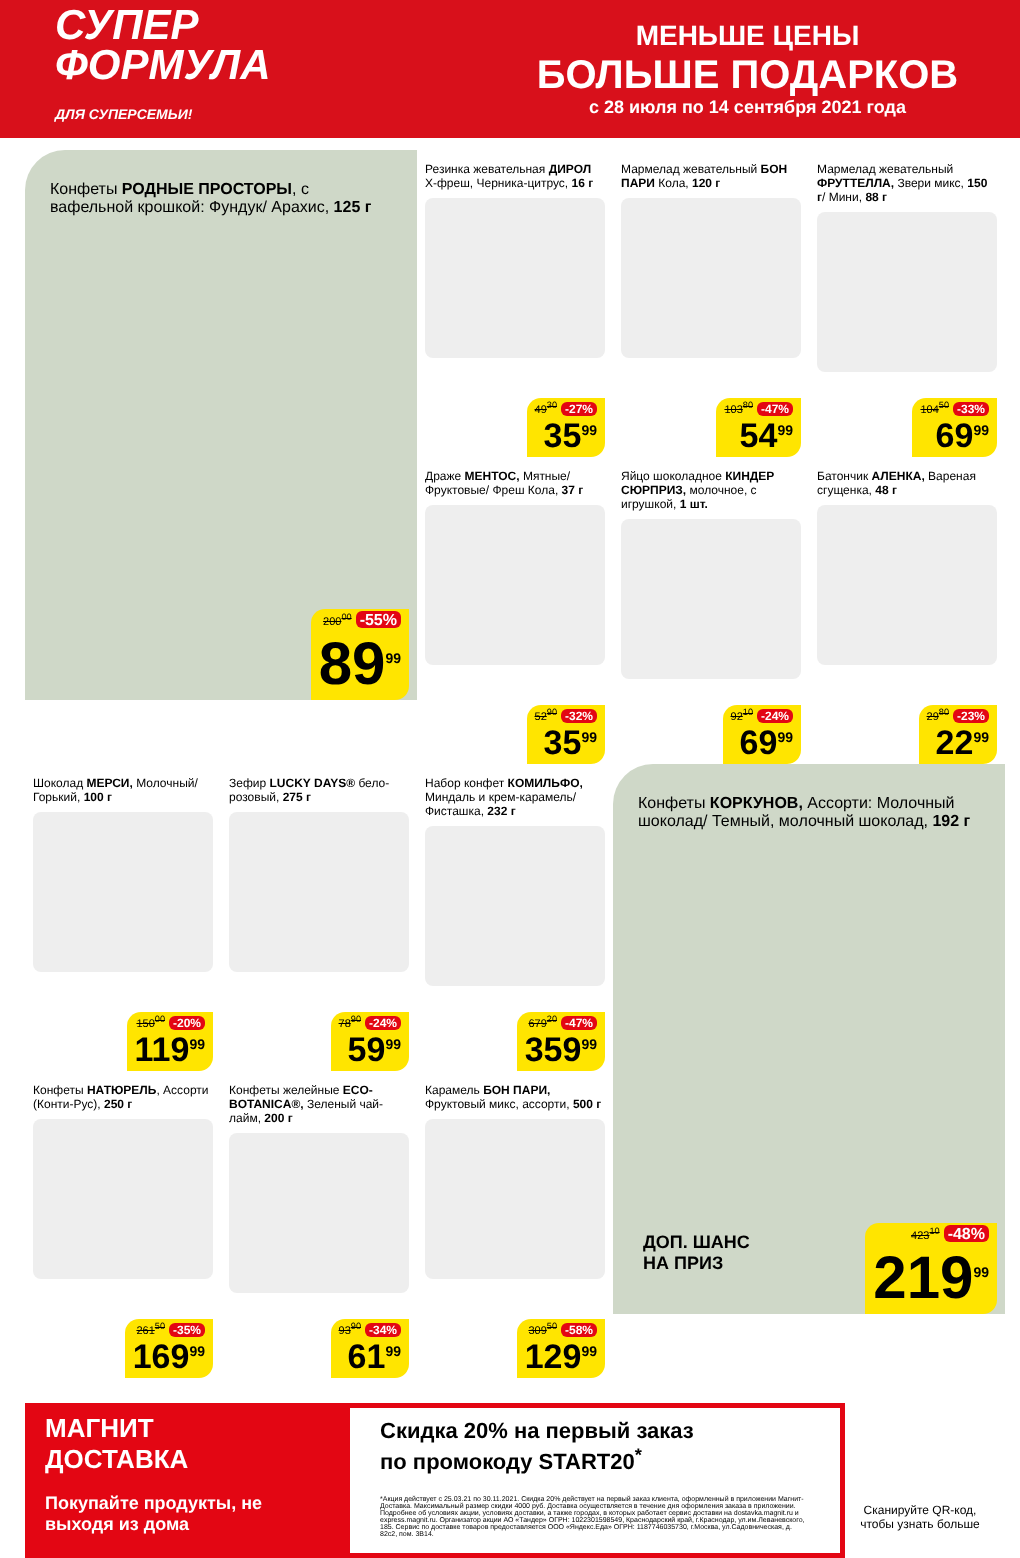СУПЕР
ФОРМУЛА
ДЛЯ СУПЕРСЕМЬИ!
МЕНЬШЕ ЦЕНЫ
БОЛЬШЕ ПОДАРКОВ
с 28 июля по 14 сентября 2021 года
Конфеты РОДНЫЕ ПРОСТОРЫ, с вафельной крошкой: Фундук/ Арахис, 125 г
200<sup>00</sup> -55%
89<sup>99</sup>
Резинка жевательная ДИРОЛ Х-фреш, Черника-цитрус, 16 г
49<sup>30</sup> -27%
35<sup>99</sup>
Мармелад жевательный БОН ПАРИ Кола, 120 г
103<sup>80</sup> -47%
54<sup>99</sup>
Мармелад жевательный ФРУТТЕЛЛА, Звери микс, 150 г/ Мини, 88 г
104<sup>50</sup> -33%
69<sup>99</sup>
Драже МЕНТОС, Мятные/ Фруктовые/ Фреш Кола, 37 г
52<sup>90</sup> -32%
35<sup>99</sup>
Яйцо шоколадное КИНДЕР СЮРПРИЗ, молочное, с игрушкой, 1 шт.
92<sup>10</sup> -24%
69<sup>99</sup>
Батончик АЛЕНКА, Вареная сгущенка, 48 г
29<sup>80</sup> -23%
22<sup>99</sup>
Шоколад МЕРСИ, Молочный/ Горький, 100 г
150<sup>00</sup> -20%
119<sup>99</sup>
Зефир LUCKY DAYS® бело-розовый, 275 г
78<sup>90</sup> -24%
59<sup>99</sup>
Набор конфет КОМИЛЬФО, Миндаль и крем-карамель/ Фисташка, 232 г
679<sup>20</sup> -47%
359<sup>99</sup>
Конфеты КОРКУНОВ, Ассорти: Молочный шоколад/ Темный, молочный шоколад, 192 г
ДОП. ШАНС
НА ПРИЗ
423<sup>10</sup> -48%
219<sup>99</sup>
Конфеты НАТЮРЕЛЬ, Ассорти (Конти-Рус), 250 г
261<sup>50</sup> -35%
169<sup>99</sup>
Конфеты желейные ECO-BOTANICA®, Зеленый чай-лайм, 200 г
93<sup>90</sup> -34%
61<sup>99</sup>
Карамель БОН ПАРИ, Фруктовый микс, ассорти, 500 г
309<sup>50</sup> -58%
129<sup>99</sup>
МАГНИТ
ДОСТАВКА
Покупайте продукты, не выходя из дома
Скидка 20% на первый заказ
по промокоду START20<sup>*</sup>
*Акция действует с 25.03.21 по 30.11.2021. Скидка 20% действует на первый заказ клиента, оформленный в приложении Магнит-Доставка. Максимальный размер скидки 4000 руб. Доставка осуществляется в течение дня оформления заказа в приложении. Подробнее об условиях акции, условиях доставки, а также городах, в которых работает сервис доставки на dostavka.magnit.ru и express.magnit.ru. Организатор акции АО «Тандер» ОГРН: 1022301598549, Краснодарский край, г.Краснодар, ул.им.Леваневского, 185. Сервис по доставке товаров предоставляется ООО «Яндекс.Еда» ОГРН: 1187746035730, г.Москва, ул.Садовническая, д. 82с2, пом. 3В14.
Сканируйте QR-код, чтобы узнать больше